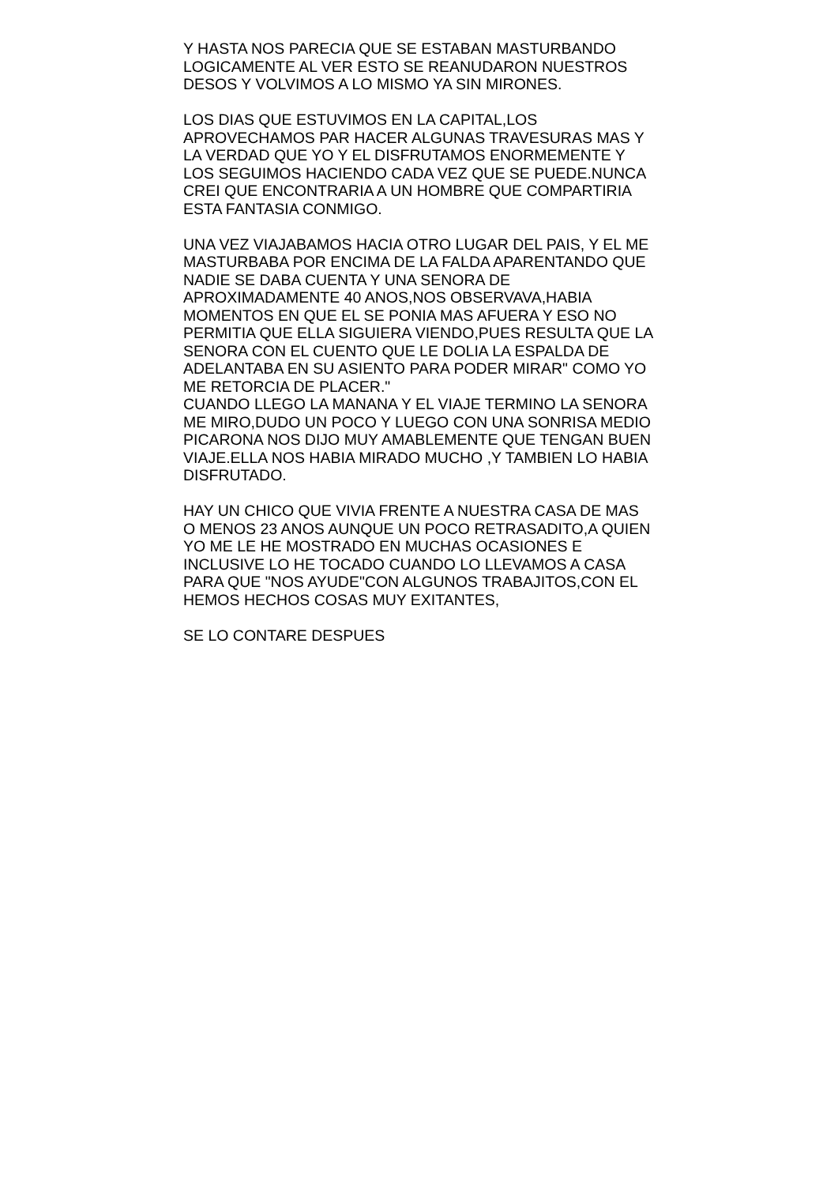Y HASTA NOS PARECIA QUE SE ESTABAN MASTURBANDO
LOGICAMENTE AL VER ESTO SE REANUDARON NUESTROS
DESOS Y VOLVIMOS A LO MISMO YA SIN MIRONES.
LOS DIAS QUE ESTUVIMOS EN LA CAPITAL,LOS
APROVECHAMOS PAR HACER ALGUNAS TRAVESURAS MAS Y
LA VERDAD QUE YO Y EL DISFRUTAMOS ENORMEMENTE Y
LOS SEGUIMOS HACIENDO CADA VEZ QUE SE PUEDE.NUNCA
CREI QUE ENCONTRARIA A UN HOMBRE QUE COMPARTIRIA
ESTA FANTASIA CONMIGO.
UNA VEZ VIAJABAMOS HACIA OTRO LUGAR DEL PAIS, Y EL ME
MASTURBABA POR ENCIMA DE LA FALDA APARENTANDO QUE
NADIE SE DABA CUENTA Y UNA SENORA DE
APROXIMADAMENTE 40 ANOS,NOS OBSERVAVA,HABIA
MOMENTOS EN QUE EL SE PONIA MAS AFUERA Y ESO NO
PERMITIA QUE ELLA SIGUIERA VIENDO,PUES RESULTA QUE LA
SENORA CON EL CUENTO QUE LE DOLIA LA ESPALDA DE
ADELANTABA EN SU ASIENTO PARA PODER MIRAR" COMO YO
ME RETORCIA DE PLACER."
CUANDO LLEGO LA MANANA Y EL VIAJE TERMINO LA SENORA
ME MIRO,DUDO UN POCO Y LUEGO CON UNA SONRISA MEDIO
PICARONA NOS DIJO MUY AMABLEMENTE QUE TENGAN BUEN
VIAJE.ELLA NOS HABIA MIRADO MUCHO ,Y TAMBIEN LO HABIA
DISFRUTADO.
HAY UN CHICO QUE VIVIA FRENTE A NUESTRA CASA DE MAS
O MENOS 23 ANOS AUNQUE UN POCO RETRASADITO,A QUIEN
YO ME LE HE MOSTRADO EN MUCHAS OCASIONES E
INCLUSIVE LO HE TOCADO CUANDO LO LLEVAMOS A CASA
PARA QUE "NOS AYUDE"CON ALGUNOS TRABAJITOS,CON EL
HEMOS HECHOS COSAS MUY EXITANTES,
SE LO CONTARE DESPUES